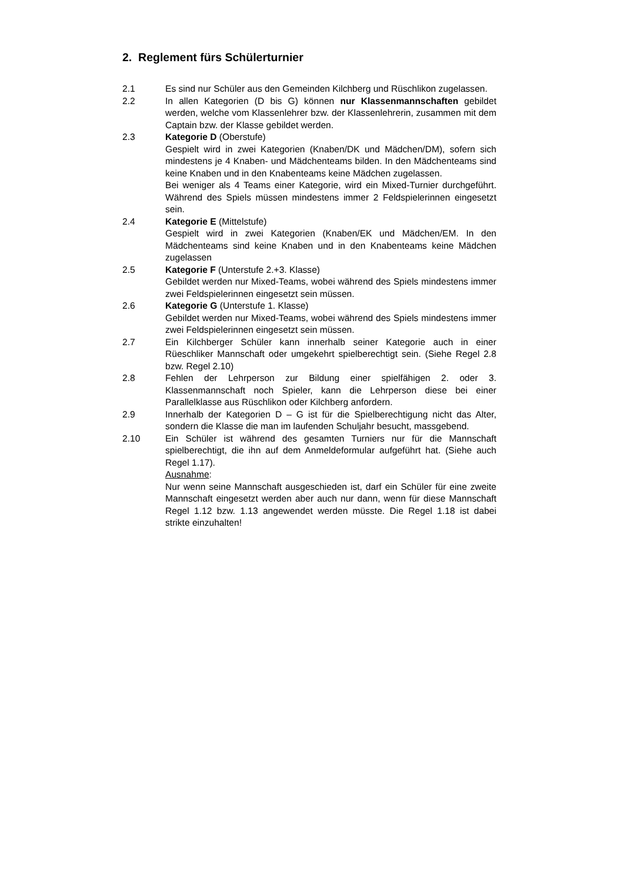2. Reglement fürs Schülerturnier
2.1 Es sind nur Schüler aus den Gemeinden Kilchberg und Rüschlikon zugelassen.
2.2 In allen Kategorien (D bis G) können nur Klassenmannschaften gebildet werden, welche vom Klassenlehrer bzw. der Klassenlehrerin, zusammen mit dem Captain bzw. der Klasse gebildet werden.
2.3 Kategorie D (Oberstufe)
Gespielt wird in zwei Kategorien (Knaben/DK und Mädchen/DM), sofern sich mindestens je 4 Knaben- und Mädchenteams bilden. In den Mädchenteams sind keine Knaben und in den Knabenteams keine Mädchen zugelassen.
Bei weniger als 4 Teams einer Kategorie, wird ein Mixed-Turnier durchgeführt. Während des Spiels müssen mindestens immer 2 Feldspielerinnen eingesetzt sein.
2.4 Kategorie E (Mittelstufe)
Gespielt wird in zwei Kategorien (Knaben/EK und Mädchen/EM. In den Mädchenteams sind keine Knaben und in den Knabenteams keine Mädchen zugelassen
2.5 Kategorie F (Unterstufe 2.+3. Klasse)
Gebildet werden nur Mixed-Teams, wobei während des Spiels mindestens immer zwei Feldspielerinnen eingesetzt sein müssen.
2.6 Kategorie G (Unterstufe 1. Klasse)
Gebildet werden nur Mixed-Teams, wobei während des Spiels mindestens immer zwei Feldspielerinnen eingesetzt sein müssen.
2.7 Ein Kilchberger Schüler kann innerhalb seiner Kategorie auch in einer Rüeschliker Mannschaft oder umgekehrt spielberechtigt sein. (Siehe Regel 2.8 bzw. Regel 2.10)
2.8 Fehlen der Lehrperson zur Bildung einer spielfähigen 2. oder 3. Klassenmannschaft noch Spieler, kann die Lehrperson diese bei einer Parallelklasse aus Rüschlikon oder Kilchberg anfordern.
2.9 Innerhalb der Kategorien D – G ist für die Spielberechtigung nicht das Alter, sondern die Klasse die man im laufenden Schuljahr besucht, massgebend.
2.10 Ein Schüler ist während des gesamten Turniers nur für die Mannschaft spielberechtigt, die ihn auf dem Anmeldeformular aufgeführt hat. (Siehe auch Regel 1.17).
Ausnahme:
Nur wenn seine Mannschaft ausgeschieden ist, darf ein Schüler für eine zweite Mannschaft eingesetzt werden aber auch nur dann, wenn für diese Mannschaft Regel 1.12 bzw. 1.13 angewendet werden müsste. Die Regel 1.18 ist dabei strikte einzuhalten!